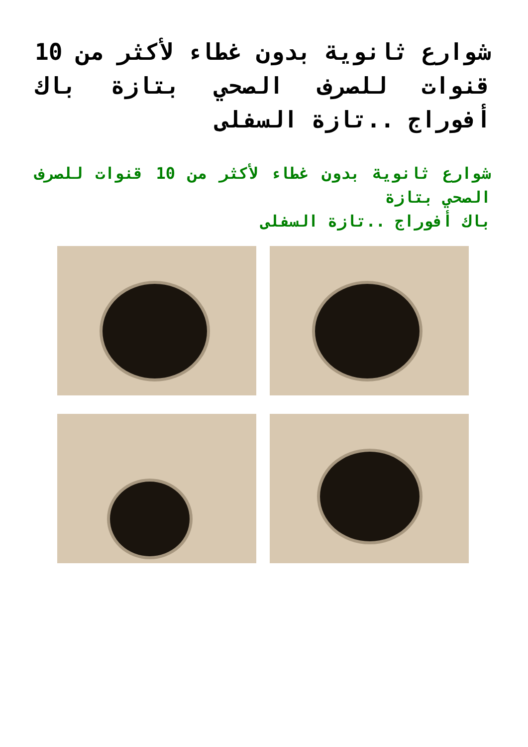شوارع ثانوية بدون غطاء لأكثر من 10 قنوات للصرف الصحي بتازة باك أفوراج ..تازة السفلى
شوارع ثانوية بدون غطاء لأكثر من 10 قنوات للصرف الصحي بتازة
باك أفوراج ..تازة السفلى